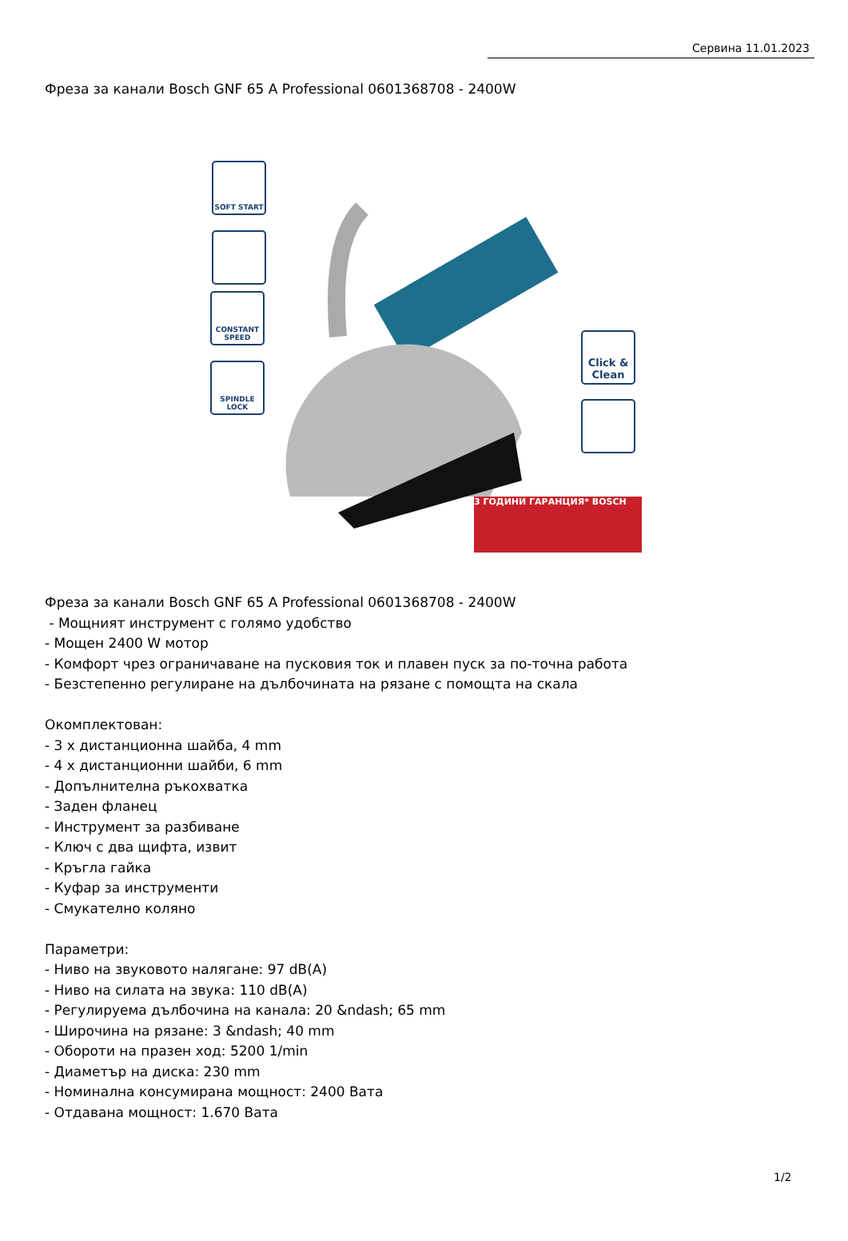Сервина 11.01.2023
Фреза за канали Bosch GNF 65 A Professional 0601368708 - 2400W
SOFT START
CONSTANT SPEED
SPINDLE LOCK
Click & Clean
3 ГОДИНИ ГАРАНЦИЯ* BOSCH
Фреза за канали Bosch GNF 65 A Professional 0601368708 - 2400W
- Мощният инструмент с голямо удобство
- Мощен 2400 W мотор
- Комфорт чрез ограничаване на пусковия ток и плавен пуск за по-точна работа
- Безстепенно регулиране на дълбочината на рязане с помощта на скала
Окомплектован:
- 3 x дистанционна шайба, 4 mm
- 4 x дистанционни шайби, 6 mm
- Допълнителна ръкохватка
- Заден фланец
- Инструмент за разбиване
- Ключ с два щифта, извит
- Кръгла гайка
- Куфар за инструменти
- Смукателно коляно
Параметри:
- Ниво на звуковото налягане: 97 dB(A)
- Ниво на силата на звука: 110 dB(A)
- Регулируема дълбочина на канала: 20 &ndash; 65 mm
- Широчина на рязане: 3 &ndash; 40 mm
- Обороти на празен ход: 5200 1/min
- Диаметър на диска: 230 mm
- Номинална консумирана мощност: 2400 Вата
- Отдавана мощност: 1.670 Вата
1/2